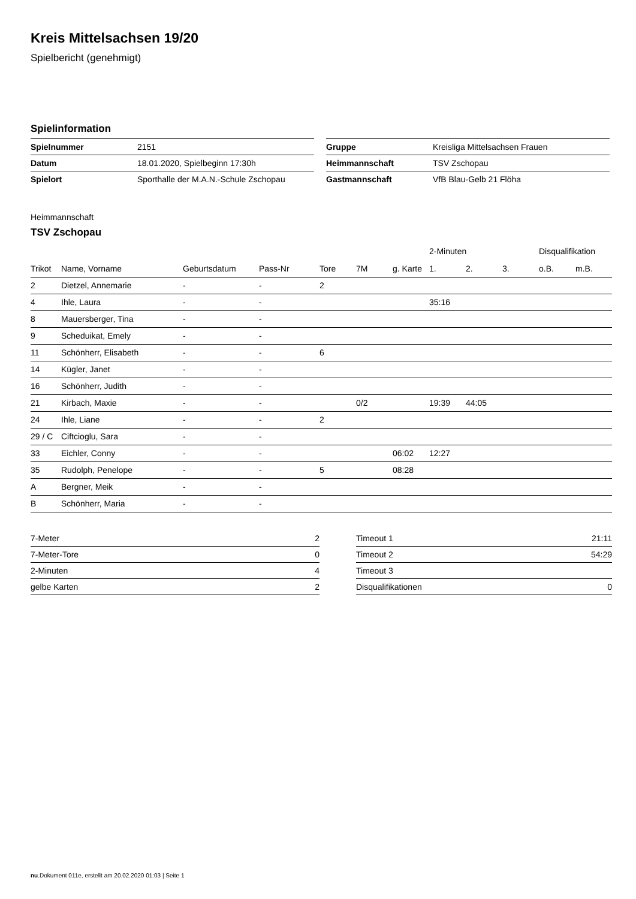Kreis Mittelsachsen 19/20
Spielbericht (genehmigt)
Spielinformation
| Spielnummer | 2151 |
| Datum | 18.01.2020, Spielbeginn 17:30h |
| Spielort | Sporthalle der M.A.N.-Schule Zschopau |
| Gruppe | Kreisliga Mittelsachsen Frauen |
| Heimmannschaft | TSV Zschopau |
| Gastmannschaft | VfB Blau-Gelb 21 Flöha |
Heimmannschaft
TSV Zschopau
| | | | | | | | 2-Minuten | | | Disqualifikation | |
| --- | --- | --- | --- | --- | --- | --- | --- | --- | --- | --- | --- |
| Trikot | Name, Vorname | Geburtsdatum | Pass-Nr | Tore | 7M | g. Karte | 1. | 2. | 3. | o.B. | m.B. |
| 2 | Dietzel, Annemarie | - | - | 2 | | | | | | | |
| 4 | Ihle, Laura | - | - | | | | 35:16 | | | | |
| 8 | Mauersberger, Tina | - | - | | | | | | | | |
| 9 | Scheduikat, Emely | - | - | | | | | | | | |
| 11 | Schönherr, Elisabeth | - | - | 6 | | | | | | | |
| 14 | Kügler, Janet | - | - | | | | | | | | |
| 16 | Schönherr, Judith | - | - | | | | | | | | |
| 21 | Kirbach, Maxie | - | - | | 0/2 | | 19:39 | 44:05 | | | |
| 24 | Ihle, Liane | - | - | 2 | | | | | | | |
| 29 / C | Ciftcioglu, Sara | - | - | | | | | | | | |
| 33 | Eichler, Conny | - | - | | | 06:02 | 12:27 | | | | |
| 35 | Rudolph, Penelope | - | - | 5 | | 08:28 | | | | | |
| A | Bergner, Meik | - | - | | | | | | | | |
| B | Schönherr, Maria | - | - | | | | | | | | |
| 7-Meter | 2 |
| 7-Meter-Tore | 0 |
| 2-Minuten | 4 |
| gelbe Karten | 2 |
| Timeout 1 | 21:11 |
| Timeout 2 | 54:29 |
| Timeout 3 | |
| Disqualifikationen | 0 |
nu.Dokument 011e, erstellt am 20.02.2020 01:03 | Seite 1